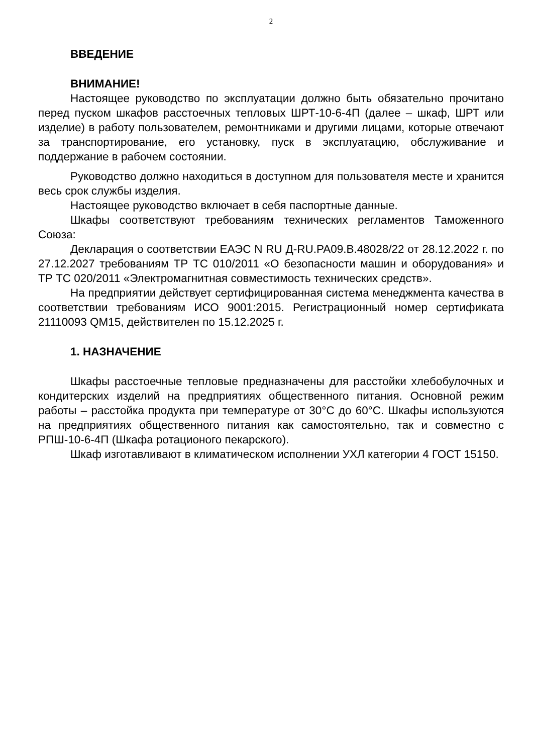2
ВВЕДЕНИЕ
ВНИМАНИЕ!
Настоящее руководство по эксплуатации должно быть обязательно прочитано перед пуском шкафов расстоечных тепловых ШРТ-10-6-4П (далее – шкаф, ШРТ или изделие) в работу пользователем, ремонтниками и другими лицами, которые отвечают за транспортирование, его установку, пуск в эксплуатацию, обслуживание и поддержание в рабочем состоянии.
Руководство должно находиться в доступном для пользователя месте и хранится весь срок службы изделия.
Настоящее руководство включает в себя паспортные данные.
Шкафы соответствуют требованиям технических регламентов Таможенного Союза:
Декларация о соответствии ЕАЭС N RU Д-RU.PA09.B.48028/22 от 28.12.2022 г. по 27.12.2027 требованиям ТР ТС 010/2011 «О безопасности машин и оборудования» и ТР ТС 020/2011 «Электромагнитная совместимость технических средств».
На предприятии действует сертифицированная система менеджмента качества в соответствии требованиям ИСО 9001:2015. Регистрационный номер сертификата 21110093 QM15, действителен по 15.12.2025 г.
1. НАЗНАЧЕНИЕ
Шкафы расстоечные тепловые предназначены для расстойки хлебобулочных и кондитерских изделий на предприятиях общественного питания. Основной режим работы – расстойка продукта при температуре от 30°С до 60°С. Шкафы используются на предприятиях общественного питания как самостоятельно, так и совместно с РПШ-10-6-4П (Шкафа ротационого пекарского).
Шкаф изготавливают в климатическом исполнении УХЛ категории 4 ГОСТ 15150.